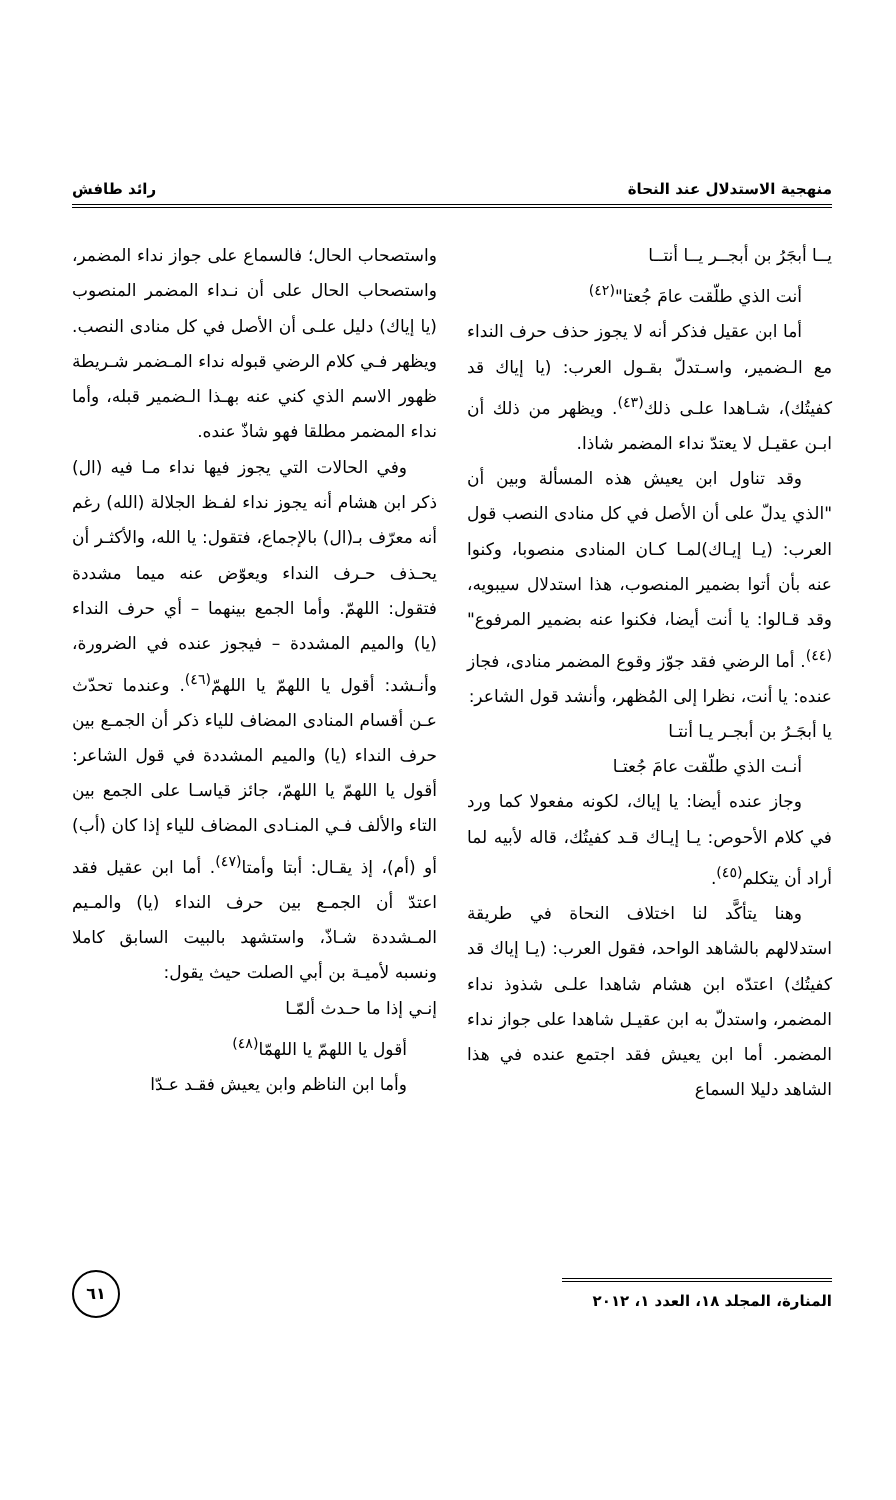منهجية الاستدلال عند النحاة رائد طافش
يــا أبجَرُ بن أبجــر يــا أنتــا
أنت الذي طلّقت عامَ جُعتا"<sup>(٤٢)</sup>
أما ابن عقيل فذكر أنه لا يجوز حذف حرف النداء مع الـضمير، واسـتدلّ بقـول العرب: (يا إياك قد كفيتُك)، شـاهدا علـى ذلك<sup>(٤٣)</sup>. ويظهر من ذلك أن ابـن عقيـل لا يعتدّ نداء المضمر شاذا.
وقد تناول ابن يعيش هذه المسألة وبين أن "الذي يدلّ على أن الأصل في كل منادى النصب قول العرب: (يـا إيـاك)لمـا كـان المنادى منصوبا، وكنوا عنه بأن أتوا بضمير المنصوب، هذا استدلال سيبويه، وقد قـالوا: يا أنت أيضا، فكنوا عنه بضمير المرفوع"<sup>(٤٤)</sup>. أما الرضي فقد جوّز وقوع المضمر منادى، فجاز عنده: يا أنت، نظرا إلى المُظهر، وأنشد قول الشاعر:
يا أبجَـرُ بن أبجـر يـا أنتـا
أنـت الذي طلّقت عامَ جُعتـا
وجاز عنده أيضا: يا إياك، لكونه مفعولا كما ورد في كلام الأحوص: يـا إيـاك قـد كفيتُك، قاله لأبيه لما أراد أن يتكلم<sup>(٤٥)</sup>.
وهنا يتأكَّد لنا اختلاف النحاة في طريقة استدلالهم بالشاهد الواحد، فقول العرب: (يـا إياك قد كفيتُك) اعتدّه ابن هشام شاهدا علـى شذوذ نداء المضمر، واستدلّ به ابن عقيـل شاهدا على جواز نداء المضمر. أما ابن يعيش فقد اجتمع عنده في هذا الشاهد دليلا السماع
واستصحاب الحال؛ فالسماع على جواز نداء المضمر، واستصحاب الحال على أن نـداء المضمر المنصوب (يا إياك) دليل علـى أن الأصل في كل منادى النصب. ويظهر فـي كلام الرضي قبوله نداء المـضمر شـريطة ظهور الاسم الذي كني عنه بهـذا الـضمير قبله، وأما نداء المضمر مطلقا فهو شاذّ عنده.
وفي الحالات التي يجوز فيها نداء مـا فيه (ال) ذكر ابن هشام أنه يجوز نداء لفـظ الجلالة (الله) رغم أنه معرّف بـ(ال) بالإجماع، فتقول: يا الله، والأكثـر أن يحـذف حـرف النداء ويعوّض عنه ميما مشددة فتقول: اللهمّ. وأما الجمع بينهما – أي حرف النداء (يا) والميم المشددة – فيجوز عنده في الضرورة، وأنـشد: أقول يا اللهمّ يا اللهمّ<sup>(٤٦)</sup>. وعندما تحدّث عـن أقسام المنادى المضاف للياء ذكر أن الجمـع بين حرف النداء (يا) والميم المشددة في قول الشاعر: أقول يا اللهمّ يا اللهمّ، جائز قياسـا على الجمع بين التاء والألف فـي المنـادى المضاف للياء إذا كان (أب) أو (أم)، إذ يقـال: أبتا وأمتا<sup>(٤٧)</sup>. أما ابن عقيل فقد اعتدّ أن الجمـع بين حرف النداء (يا) والمـيم المـشددة شـاذّ، واستشهد بالبيت السابق كاملا ونسبه لأميـة بن أبي الصلت حيث يقول:
إنـي إذا ما حـدث ألمّـا
أقول يا اللهمّ يا اللهمّا<sup>(٤٨)</sup>
وأما ابن الناظم وابن يعيش فقـد عـدّا
المنارة، المجلد ١٨، العدد ١، ٢٠١٢
٦١